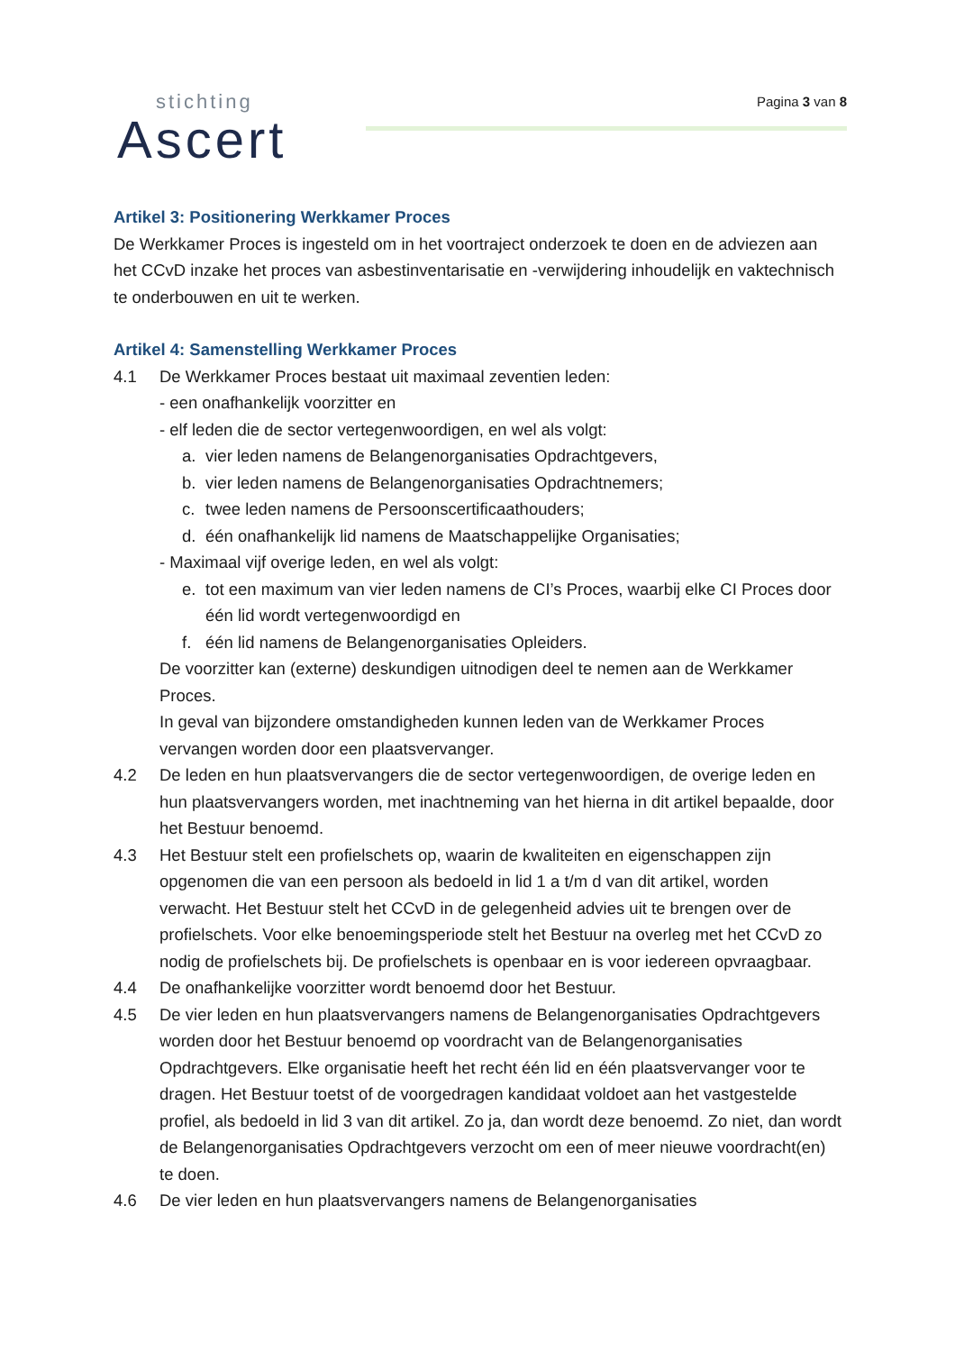stichting
Ascert
Pagina 3 van 8
Artikel 3: Positionering Werkkamer Proces
De Werkkamer Proces is ingesteld om in het voortraject onderzoek te doen en de adviezen aan het CCvD inzake het proces van asbestinventarisatie en -verwijdering inhoudelijk en vaktechnisch te onderbouwen en uit te werken.
Artikel 4: Samenstelling Werkkamer Proces
4.1 De Werkkamer Proces bestaat uit maximaal zeventien leden:
- een onafhankelijk voorzitter en
- elf leden die de sector vertegenwoordigen, en wel als volgt:
a. vier leden namens de Belangenorganisaties Opdrachtgevers,
b. vier leden namens de Belangenorganisaties Opdrachtnemers;
c. twee leden namens de Persoonscertificaathouders;
d. één onafhankelijk lid namens de Maatschappelijke Organisaties;
- Maximaal vijf overige leden, en wel als volgt:
e. tot een maximum van vier leden namens de CI’s Proces, waarbij elke CI Proces door één lid wordt vertegenwoordigd en
f. één lid namens de Belangenorganisaties Opleiders.
De voorzitter kan (externe) deskundigen uitnodigen deel te nemen aan de Werkkamer Proces.
In geval van bijzondere omstandigheden kunnen leden van de Werkkamer Proces vervangen worden door een plaatsvervanger.
4.2 De leden en hun plaatsvervangers die de sector vertegenwoordigen, de overige leden en hun plaatsvervangers worden, met inachtneming van het hierna in dit artikel bepaalde, door het Bestuur benoemd.
4.3 Het Bestuur stelt een profielschets op, waarin de kwaliteiten en eigenschappen zijn opgenomen die van een persoon als bedoeld in lid 1 a t/m d van dit artikel, worden verwacht. Het Bestuur stelt het CCvD in de gelegenheid advies uit te brengen over de profielschets. Voor elke benoemingsperiode stelt het Bestuur na overleg met het CCvD zo nodig de profielschets bij. De profielschets is openbaar en is voor iedereen opvraagbaar.
4.4 De onafhankelijke voorzitter wordt benoemd door het Bestuur.
4.5 De vier leden en hun plaatsvervangers namens de Belangenorganisaties Opdrachtgevers worden door het Bestuur benoemd op voordracht van de Belangenorganisaties Opdrachtgevers. Elke organisatie heeft het recht één lid en één plaatsvervanger voor te dragen. Het Bestuur toetst of de voorgedragen kandidaat voldoet aan het vastgestelde profiel, als bedoeld in lid 3 van dit artikel. Zo ja, dan wordt deze benoemd. Zo niet, dan wordt de Belangenorganisaties Opdrachtgevers verzocht om een of meer nieuwe voordracht(en) te doen.
4.6 De vier leden en hun plaatsvervangers namens de Belangenorganisaties